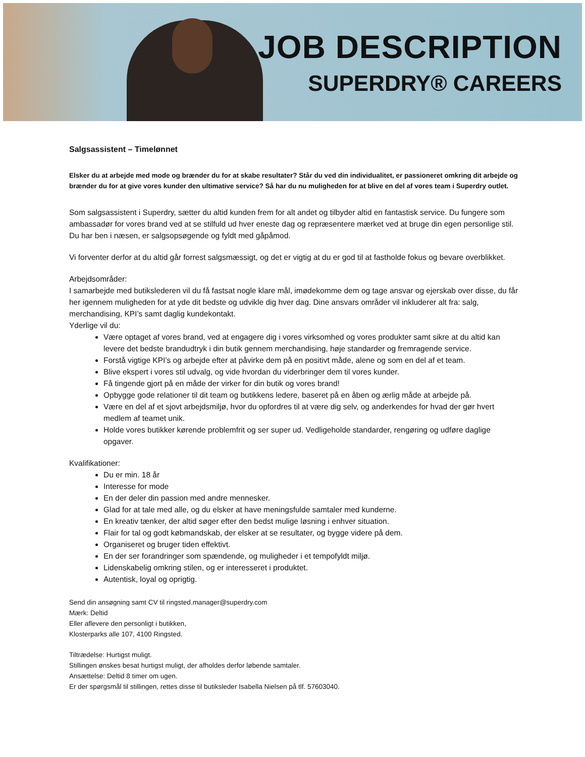JOB DESCRIPTION
SUPERDRY® CAREERS
Salgsassistent – Timelønnet
Elsker du at arbejde med mode og brænder du for at skabe resultater? Står du ved din individualitet, er passioneret omkring dit arbejde og brænder du for at give vores kunder den ultimative service? Så har du nu muligheden for at blive en del af vores team i Superdry outlet.
Som salgsassistent i Superdry, sætter du altid kunden frem for alt andet og tilbyder altid en fantastisk service. Du fungere som ambassadør for vores brand ved at se stilfuld ud hver eneste dag og repræsentere mærket ved at bruge din egen personlige stil. Du har ben i næsen, er salgsopsøgende og fyldt med gåpåmod.
Vi forventer derfor at du altid går forrest salgsmæssigt, og det er vigtig at du er god til at fastholde fokus og bevare overblikket.
Arbejdsområder:
I samarbejde med butikslederen vil du få fastsat nogle klare mål, imødekomme dem og tage ansvar og ejerskab over disse, du får her igennem muligheden for at yde dit bedste og udvikle dig hver dag. Dine ansvars områder vil inkluderer alt fra: salg, merchandising, KPI’s samt daglig kundekontakt.
Yderlige vil du:
Være optaget af vores brand, ved at engagere dig i vores virksomhed og vores produkter samt sikre at du altid kan levere det bedste brandudtryk i din butik gennem merchandising, høje standarder og fremragende service.
Forstå vigtige KPI’s og arbejde efter at påvirke dem på en positivt måde, alene og som en del af et team.
Blive ekspert i vores stil udvalg, og vide hvordan du viderbringer dem til vores kunder.
Få tingende gjort på en måde der virker for din butik og vores brand!
Opbygge gode relationer til dit team og butikkens ledere, baseret på en åben og ærlig måde at arbejde på.
Være en del af et sjovt arbejdsmiljø, hvor du opfordres til at være dig selv, og anderkendes for hvad der gør hvert medlem af teamet unik.
Holde vores butikker kørende problemfrit og ser super ud. Vedligeholde standarder, rengøring og udføre daglige opgaver.
Kvalifikationer:
Du er min. 18 år
Interesse for mode
En der deler din passion med andre mennesker.
Glad for at tale med alle, og du elsker at have meningsfulde samtaler med kunderne.
En kreativ tænker, der altid søger efter den bedst mulige løsning i enhver situation.
Flair for tal og godt købmandskab, der elsker at se resultater, og bygge videre på dem.
Organiseret og bruger tiden effektivt.
En der ser forandringer som spændende, og muligheder i et tempofyldt miljø.
Lidenskabelig omkring stilen, og er interesseret i produktet.
Autentisk, loyal og oprigtig.
Send din ansøgning samt CV til ringsted.manager@superdry.com
Mærk: Deltid
Eller aflevere den personligt i butikken,
Klosterparks alle 107, 4100 Ringsted.
Tiltrædelse: Hurtigst muligt.
Stillingen ønskes besat hurtigst muligt, der afholdes derfor løbende samtaler.
Ansættelse: Deltid 8 timer om ugen.
Er der spørgsmål til stillingen, rettes disse til butiksleder Isabella Nielsen på tlf. 57603040.